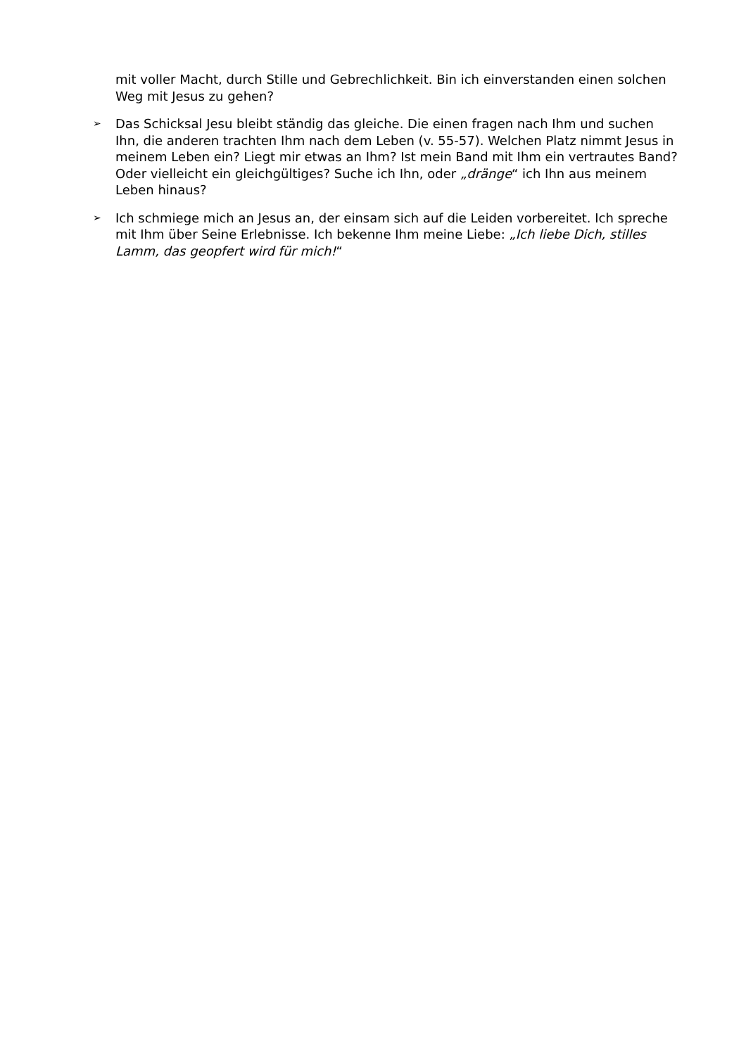mit voller Macht, durch Stille und Gebrechlichkeit. Bin ich einverstanden einen solchen Weg mit Jesus zu gehen?
➢
Das Schicksal Jesu bleibt ständig das gleiche. Die einen fragen nach Ihm und suchen Ihn, die anderen trachten Ihm nach dem Leben (v. 55-57). Welchen Platz nimmt Jesus in meinem Leben ein? Liegt mir etwas an Ihm? Ist mein Band mit Ihm ein vertrautes Band? Oder vielleicht ein gleichgültiges? Suche ich Ihn, oder „dränge“ ich Ihn aus meinem Leben hinaus?
➢
Ich schmiege mich an Jesus an, der einsam sich auf die Leiden vorbereitet. Ich spreche mit Ihm über Seine Erlebnisse. Ich bekenne Ihm meine Liebe: „Ich liebe Dich, stilles Lamm, das geopfert wird für mich!“